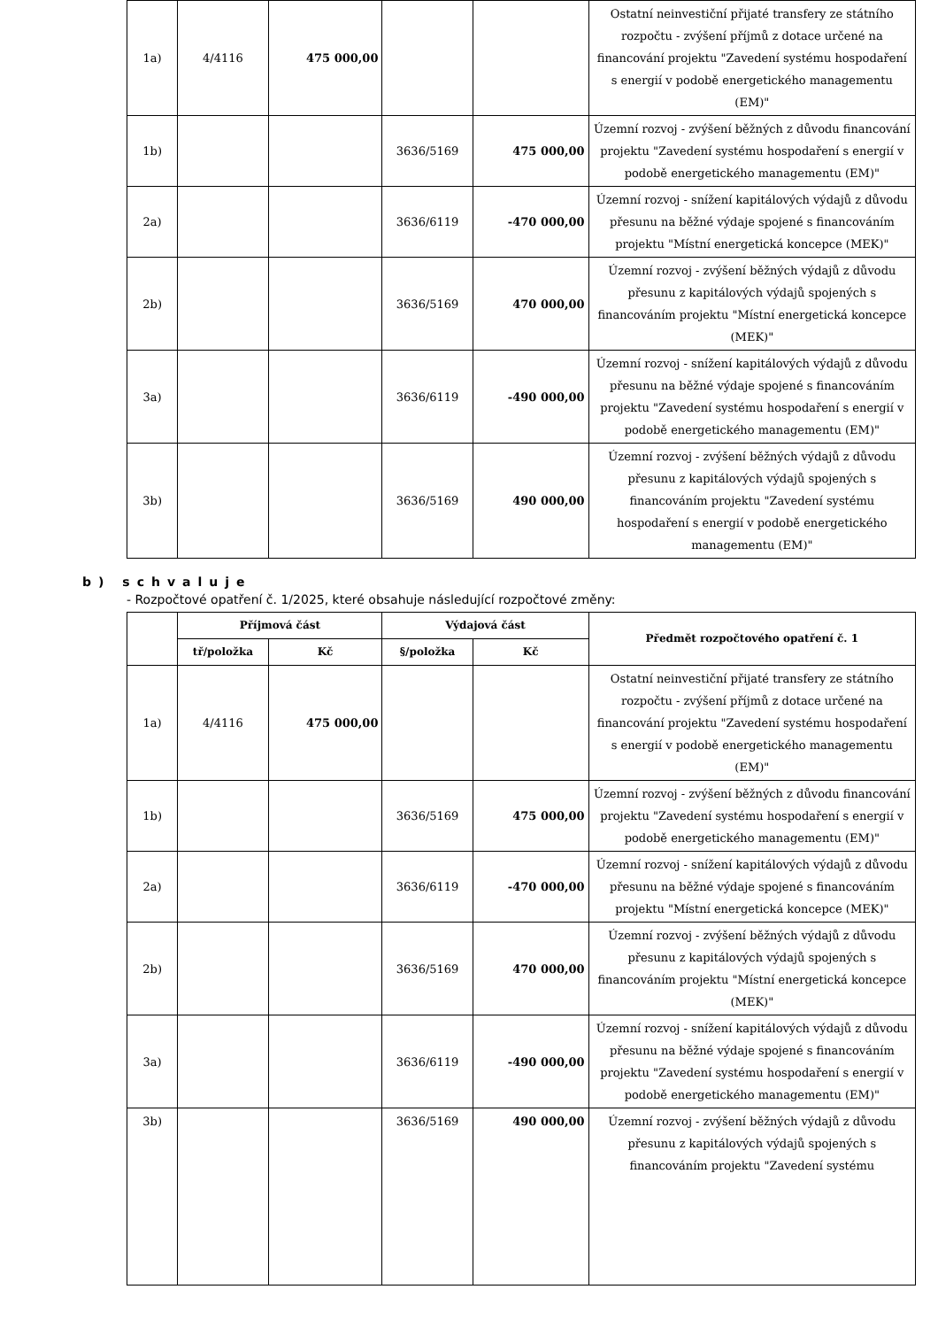| 1a) | 4/4116 | 475 000,00 | | | Ostatní neinvestiční přijaté transfery ze státního rozpočtu - zvýšení příjmů z dotace určené na financování projektu "Zavedení systému hospodaření s energií v podobě energetického managementu (EM)" |
| 1b) | | | 3636/5169 | 475 000,00 | Územní rozvoj - zvýšení běžných z důvodu financování projektu "Zavedení systému hospodaření s energií v podobě energetického managementu (EM)" |
| 2a) | | | 3636/6119 | -470 000,00 | Územní rozvoj - snížení kapitálových výdajů z důvodu přesunu na běžné výdaje spojené s financováním projektu "Místní energetická koncepce (MEK)" |
| 2b) | | | 3636/5169 | 470 000,00 | Územní rozvoj - zvýšení běžných výdajů z důvodu přesunu z kapitálových výdajů spojených s financováním projektu "Místní energetická koncepce (MEK)" |
| 3a) | | | 3636/6119 | -490 000,00 | Územní rozvoj - snížení kapitálových výdajů z důvodu přesunu na běžné výdaje spojené s financováním projektu "Zavedení systému hospodaření s energií v podobě energetického managementu (EM)" |
| 3b) | | | 3636/5169 | 490 000,00 | Územní rozvoj - zvýšení běžných výdajů z důvodu přesunu z kapitálových výdajů spojených s financováním projektu "Zavedení systému hospodaření s energií v podobě energetického managementu (EM)" |
b) schvaluje
- Rozpočtové opatření č. 1/2025, které obsahuje následující rozpočtové změny:
| | Příjmová část | | Výdajová část | | Předmět rozpočtového opatření č. 1 |
| --- | --- | --- | --- | --- | --- |
| | tř/položka | Kč | §/položka | Kč | |
| 1a) | 4/4116 | 475 000,00 | | | Ostatní neinvestiční přijaté transfery ze státního rozpočtu - zvýšení příjmů z dotace určené na financování projektu "Zavedení systému hospodaření s energií v podobě energetického managementu (EM)" |
| 1b) | | | 3636/5169 | 475 000,00 | Územní rozvoj - zvýšení běžných z důvodu financování projektu "Zavedení systému hospodaření s energií v podobě energetického managementu (EM)" |
| 2a) | | | 3636/6119 | -470 000,00 | Územní rozvoj - snížení kapitálových výdajů z důvodu přesunu na běžné výdaje spojené s financováním projektu "Místní energetická koncepce (MEK)" |
| 2b) | | | 3636/5169 | 470 000,00 | Územní rozvoj - zvýšení běžných výdajů z důvodu přesunu z kapitálových výdajů spojených s financováním projektu "Místní energetická koncepce (MEK)" |
| 3a) | | | 3636/6119 | -490 000,00 | Územní rozvoj - snížení kapitálových výdajů z důvodu přesunu na běžné výdaje spojené s financováním projektu "Zavedení systému hospodaření s energií v podobě energetického managementu (EM)" |
| 3b) | | | 3636/5169 | 490 000,00 | Územní rozvoj - zvýšení běžných výdajů z důvodu přesunu z kapitálových výdajů spojených s financováním projektu "Zavedení systému |